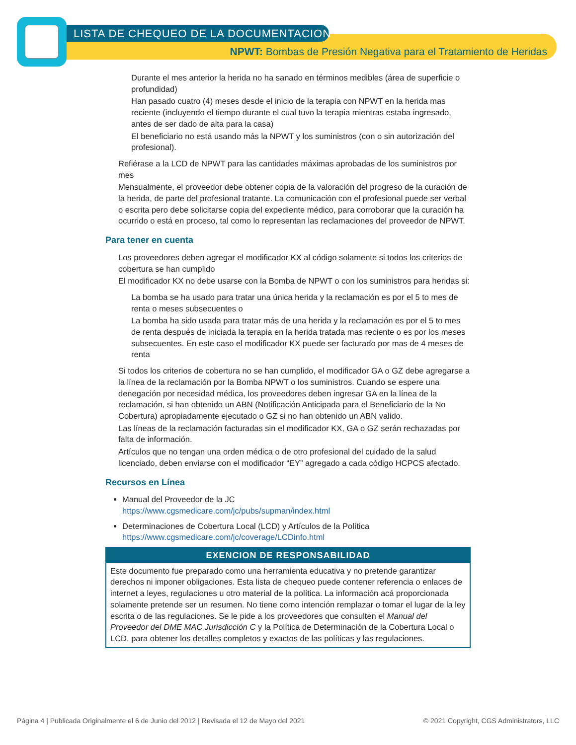LISTA DE CHEQUEO DE LA DOCUMENTACION
NPWT: Bombas de Presión Negativa para el Tratamiento de Heridas
Durante el mes anterior la herida no ha sanado en términos medibles (área de superficie o profundidad)
Han pasado cuatro (4) meses desde el inicio de la terapia con NPWT en la herida mas reciente (incluyendo el tiempo durante el cual tuvo la terapia mientras estaba ingresado, antes de ser dado de alta para la casa)
El beneficiario no está usando más la NPWT y los suministros (con o sin autorización del profesional).
Refiérase a la LCD de NPWT para las cantidades máximas aprobadas de los suministros por mes
Mensualmente, el proveedor debe obtener copia de la valoración del progreso de la curación de la herida, de parte del profesional tratante. La comunicación con el profesional puede ser verbal o escrita pero debe solicitarse copia del expediente médico, para corroborar que la curación ha ocurrido o está en proceso, tal como lo representan las reclamaciones del proveedor de NPWT.
Para tener en cuenta
Los proveedores deben agregar el modificador KX al código solamente si todos los criterios de cobertura se han cumplido
El modificador KX no debe usarse con la Bomba de NPWT o con los suministros para heridas si:
La bomba se ha usado para tratar una única herida y la reclamación es por el 5 to mes de renta o meses subsecuentes o
La bomba ha sido usada para tratar más de una herida y la reclamación es por el 5 to mes de renta después de iniciada la terapia en la herida tratada mas reciente o es por los meses subsecuentes. En este caso el modificador KX puede ser facturado por mas de 4 meses de renta
Si todos los criterios de cobertura no se han cumplido, el modificador GA o GZ debe agregarse a la línea de la reclamación por la Bomba NPWT o los suministros. Cuando se espere una denegación por necesidad médica, los proveedores deben ingresar GA en la línea de la reclamación, si han obtenido un ABN (Notificación Anticipada para el Beneficiario de la No Cobertura) apropiadamente ejecutado o GZ si no han obtenido un ABN valido.
Las líneas de la reclamación facturadas sin el modificador KX, GA o GZ serán rechazadas por falta de información.
Artículos que no tengan una orden médica o de otro profesional del cuidado de la salud licenciado, deben enviarse con el modificador “EY” agregado a cada código HCPCS afectado.
Recursos en Línea
Manual del Proveedor de la JC
https://www.cgsmedicare.com/jc/pubs/supman/index.html
Determinaciones de Cobertura Local (LCD) y Artículos de la Política
https://www.cgsmedicare.com/jc/coverage/LCDinfo.html
EXENCION DE RESPONSABILIDAD
Este documento fue preparado como una herramienta educativa y no pretende garantizar derechos ni imponer obligaciones. Esta lista de chequeo puede contener referencia o enlaces de internet a leyes, regulaciones u otro material de la política. La información acá proporcionada solamente pretende ser un resumen. No tiene como intención remplazar o tomar el lugar de la ley escrita o de las regulaciones. Se le pide a los proveedores que consulten el Manual del Proveedor del DME MAC Jurisdicción C y la Política de Determinación de la Cobertura Local o LCD, para obtener los detalles completos y exactos de las políticas y las regulaciones.
Página 4 | Publicada Originalmente el 6 de Junio del 2012 | Revisada el 12 de Mayo del 2021 © 2021 Copyright, CGS Administrators, LLC